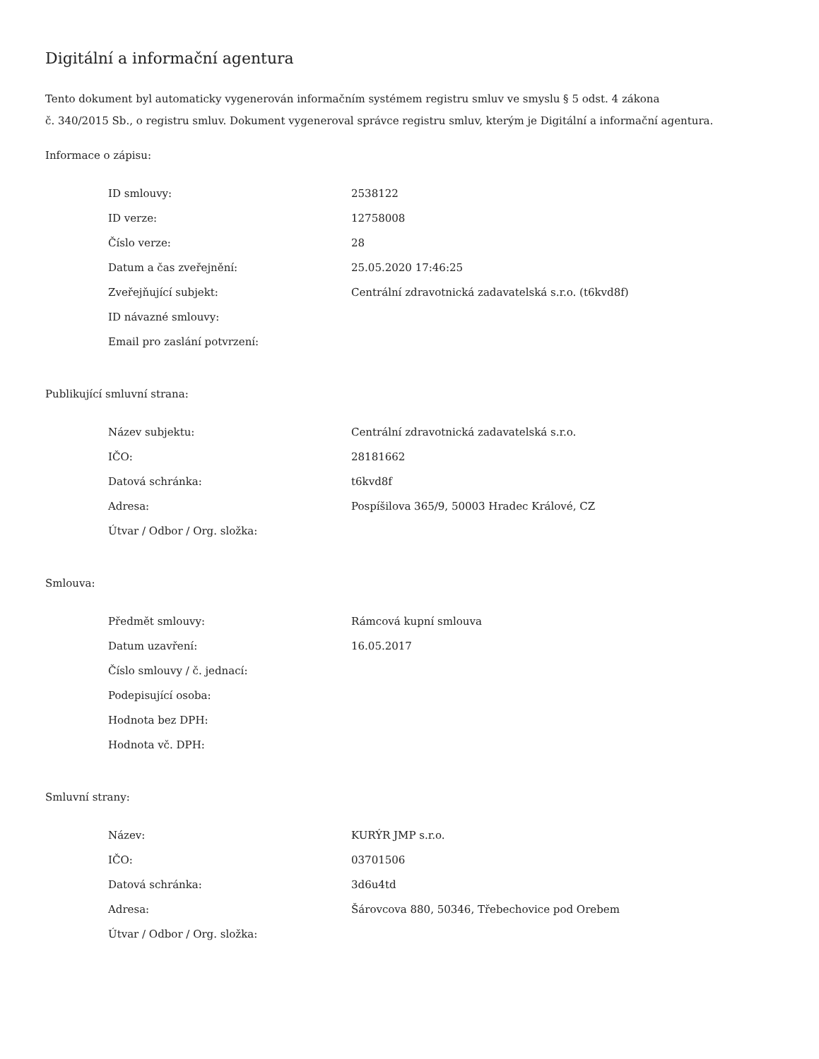Digitální a informační agentura
Tento dokument byl automaticky vygenerován informačním systémem registru smluv ve smyslu § 5 odst. 4 zákona
č. 340/2015 Sb., o registru smluv. Dokument vygeneroval správce registru smluv, kterým je Digitální a informační agentura.
Informace o zápisu:
| ID smlouvy: | 2538122 |
| ID verze: | 12758008 |
| Číslo verze: | 28 |
| Datum a čas zveřejnění: | 25.05.2020 17:46:25 |
| Zveřejňující subjekt: | Centrální zdravotnická zadavatelská s.r.o. (t6kvd8f) |
| ID návazné smlouvy: | |
| Email pro zaslání potvrzení: | |
Publikující smluvní strana:
| Název subjektu: | Centrální zdravotnická zadavatelská s.r.o. |
| IČO: | 28181662 |
| Datová schránka: | t6kvd8f |
| Adresa: | Pospíšilova 365/9, 50003 Hradec Králové, CZ |
| Útvar / Odbor / Org. složka: | |
Smlouva:
| Předmět smlouvy: | Rámcová kupní smlouva |
| Datum uzavření: | 16.05.2017 |
| Číslo smlouvy / č. jednací: | |
| Podepisující osoba: | |
| Hodnota bez DPH: | |
| Hodnota vč. DPH: | |
Smluvní strany:
| Název: | KURÝR JMP s.r.o. |
| IČO: | 03701506 |
| Datová schránka: | 3d6u4td |
| Adresa: | Šárovcova 880, 50346, Třebechovice pod Orebem |
| Útvar / Odbor / Org. složka: | |